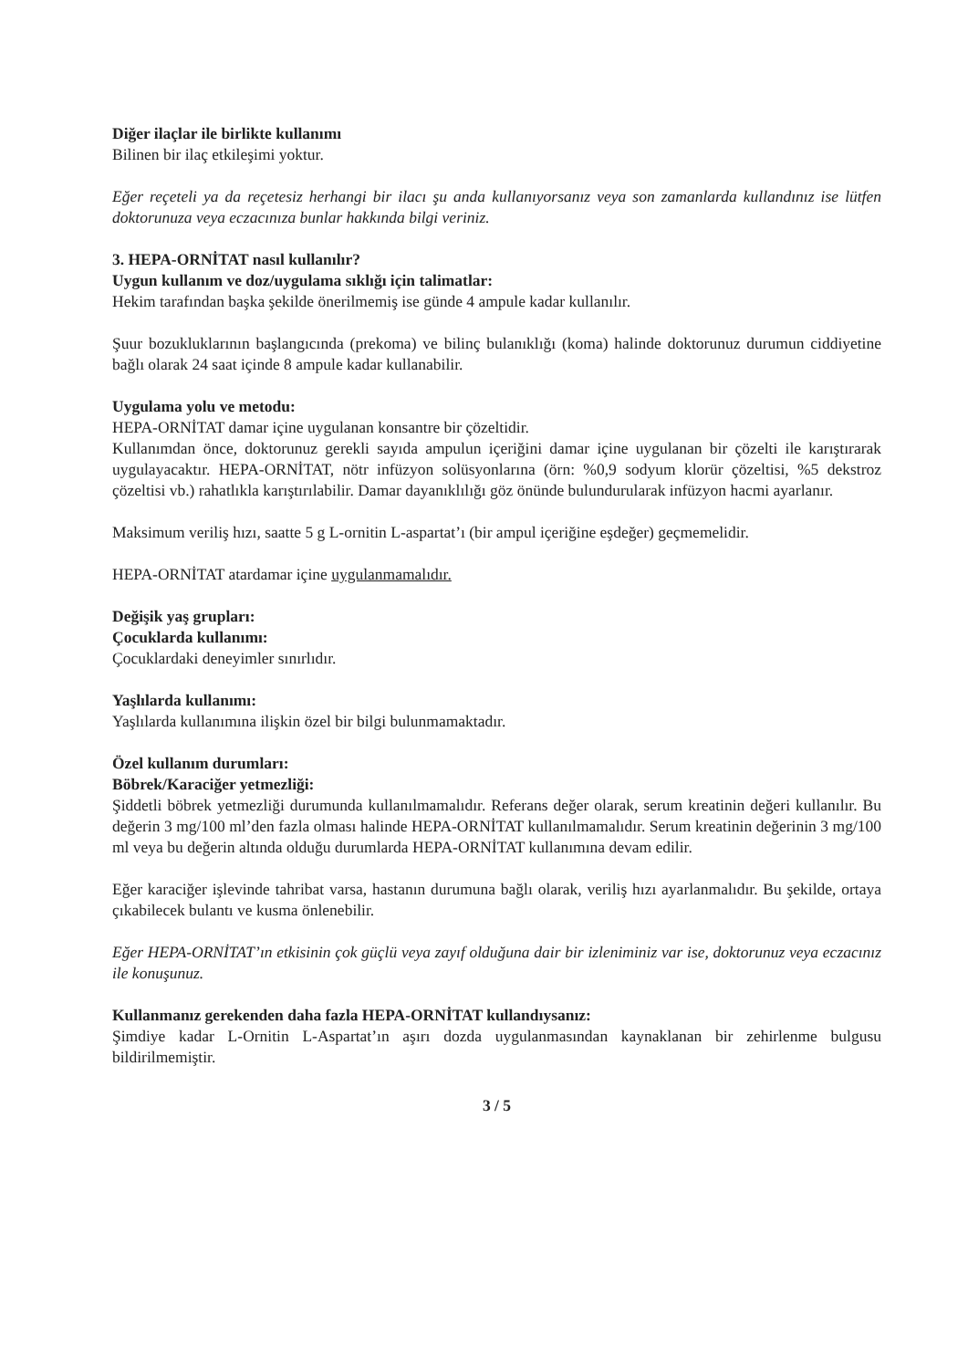Diğer ilaçlar ile birlikte kullanımı
Bilinen bir ilaç etkileşimi yoktur.
Eğer reçeteli ya da reçetesiz herhangi bir ilacı şu anda kullanıyorsanız veya son zamanlarda kullandınız ise lütfen doktorunuza veya eczacınıza bunlar hakkında bilgi veriniz.
3. HEPA-ORNİTAT nasıl kullanılır?
Uygun kullanım ve doz/uygulama sıklığı için talimatlar:
Hekim tarafından başka şekilde önerilmemiş ise günde 4 ampule kadar kullanılır.
Şuur bozukluklarının başlangıcında (prekoma) ve bilinç bulanıklığı (koma) halinde doktorunuz durumun ciddiyetine bağlı olarak 24 saat içinde 8 ampule kadar kullanabilir.
Uygulama yolu ve metodu:
HEPA-ORNİTAT damar içine uygulanan konsantre bir çözeltidir.
Kullanımdan önce, doktorunuz gerekli sayıda ampulun içeriğini damar içine uygulanan bir çözelti ile karıştırarak uygulayacaktır. HEPA-ORNİTAT, nötr infüzyon solüsyonlarına (örn: %0,9 sodyum klorür çözeltisi, %5 dekstroz çözeltisi vb.) rahatlıkla karıştırılabilir. Damar dayanıklılığı göz önünde bulundurularak infüzyon hacmi ayarlanır.
Maksimum veriliş hızı, saatte 5 g L-ornitin L-aspartat’ı (bir ampul içeriğine eşdeğer) geçmemelidir.
HEPA-ORNİTAT atardamar içine uygulanmamalıdır.
Değişik yaş grupları:
Çocuklarda kullanımı:
Çocuklardaki deneyimler sınırlıdır.
Yaşlılarda kullanımı:
Yaşlılarda kullanımına ilişkin özel bir bilgi bulunmamaktadır.
Özel kullanım durumları:
Böbrek/Karaciğer yetmezliği:
Şiddetli böbrek yetmezliği durumunda kullanılmamalıdır. Referans değer olarak, serum kreatinin değeri kullanılır. Bu değerin 3 mg/100 ml’den fazla olması halinde HEPA-ORNİTAT kullanılmamalıdır. Serum kreatinin değerinin 3 mg/100 ml veya bu değerin altında olduğu durumlarda HEPA-ORNİTAT kullanımına devam edilir.
Eğer karaciğer işlevinde tahribat varsa, hastanın durumuna bağlı olarak, veriliş hızı ayarlanmalıdır. Bu şekilde, ortaya çıkabilecek bulantı ve kusma önlenebilir.
Eğer HEPA-ORNİTAT’ın etkisinin çok güçlü veya zayıf olduğuna dair bir izleniminiz var ise, doktorunuz veya eczacınız ile konuşunuz.
Kullanmanız gerekenden daha fazla HEPA-ORNİTAT kullandıysanız:
Şimdiye kadar L-Ornitin L-Aspartat’ın aşırı dozda uygulanmasından kaynaklanan bir zehirlenme bulgusu bildirilmemiştir.
3 / 5